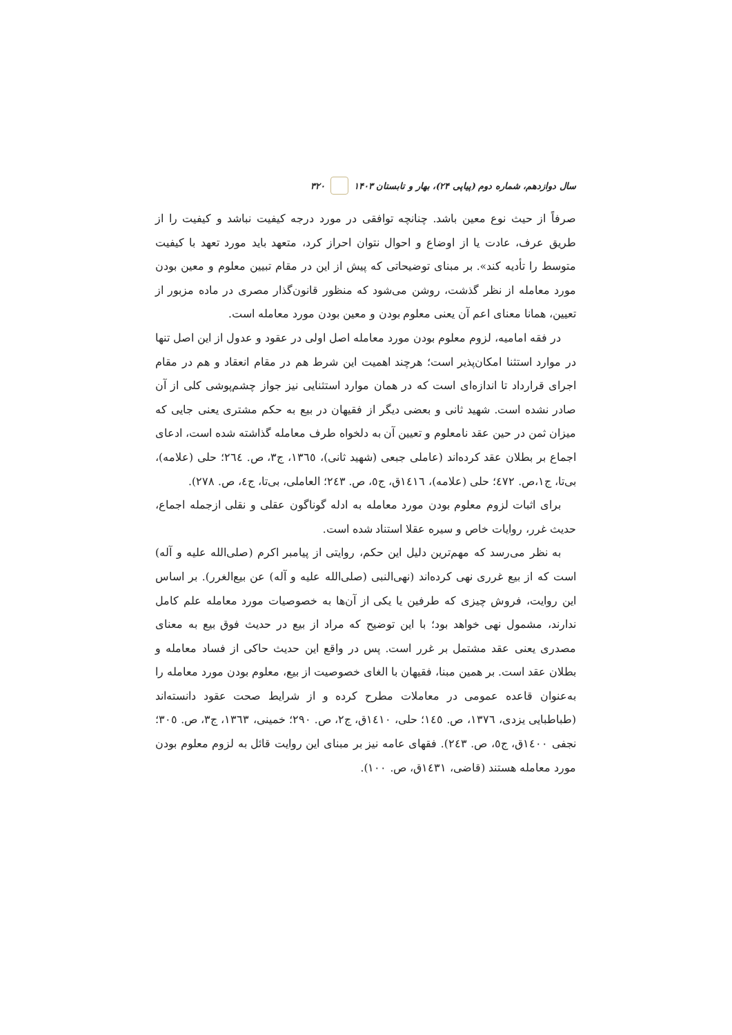سال دوازدهم، شماره دوم (پیاپی ۲۴)، بهار و تابستان ۱۴۰۳ ۳۲۰
صرفاً از حیث نوع معین باشد. چنانچه توافقی در مورد درجه کیفیت نباشد و کیفیت را از طریق عرف، عادت یا از اوضاع و احوال نتوان احراز کرد، متعهد باید مورد تعهد با کیفیت متوسط را تأدیه کند». بر مبنای توضیحاتی که پیش از این در مقام تبیین معلوم و معین بودن مورد معامله از نظر گذشت، روشن می‌شود که منظور قانون‌گذار مصری در ماده مزبور از تعیین، همانا معنای اعم آن یعنی معلوم بودن و معین بودن مورد معامله است.
در فقه امامیه، لزوم معلوم بودن مورد معامله اصل اولی در عقود و عدول از این اصل تنها در موارد استثنا امکان‌پذیر است؛ هرچند اهمیت این شرط هم در مقام انعقاد و هم در مقام اجرای قرارداد تا اندازه‌ای است که در همان موارد استثنایی نیز جواز چشم‌پوشی کلی از آن صادر نشده است. شهید ثانی و بعضی دیگر از فقیهان در بیع به حکم مشتری یعنی جایی که میزان ثمن در حین عقد نامعلوم و تعیین آن به دلخواه طرف معامله گذاشته شده است، ادعای اجماع بر بطلان عقد کرده‌اند (عاملی جبعی (شهید ثانی)، ۱۳٦٥، ج۳، ص. ۲٦٤؛ حلی (علامه)، بی‌تا، ج۱،ص. ٤۷۲؛ حلی (علامه)، ۱٤۱٦ق، ج٥، ص. ۲٤۳؛ العاملی، بی‌تا، ج٤، ص. ۲۷۸).
برای اثبات لزوم معلوم بودن مورد معامله به ادله گوناگون عقلی و نقلی ازجمله اجماع، حدیث غرر، روایات خاص و سیره عقلا استناد شده است.
به نظر می‌رسد که مهم‌ترین دلیل این حکم، روایتی از پیامبر اکرم (صلی‌الله علیه و آله) است که از بیع غرری نهی کرده‌اند (نهی‌النبی (صلی‌الله علیه و آله) عن بیع‌الغرر). بر اساس این روایت، فروش چیزی که طرفین یا یکی از آن‌ها به خصوصیات مورد معامله علم کامل ندارند، مشمول نهی خواهد بود؛ با این توضیح که مراد از بیع در حدیث فوق بیع به معنای مصدری یعنی عقد مشتمل بر غرر است. پس در واقع این حدیث حاکی از فساد معامله و بطلان عقد است. بر همین مبنا، فقیهان با الغای خصوصیت از بیع، معلوم بودن مورد معامله را به‌عنوان قاعده عمومی در معاملات مطرح کرده و از شرایط صحت عقود دانسته‌اند (طباطبایی یزدی، ۱۳۷٦، ص. ۱٤٥؛ حلی، ۱٤۱۰ق، ج۲، ص. ۲۹۰؛ خمینی، ۱۳٦۳، ج۳، ص. ۳۰٥؛ نجفی ۱٤۰۰ق، ج٥، ص. ۲٤۳). فقهای عامه نیز بر مبنای این روایت قائل به لزوم معلوم بودن مورد معامله هستند (قاضی، ۱٤۳۱ق، ص. ۱۰۰).